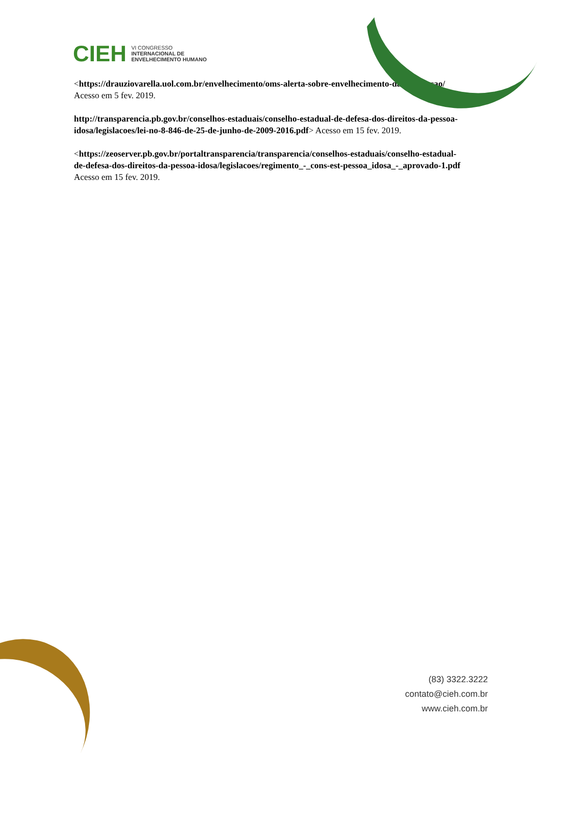CIEH VI CONGRESSO
INTERNACIONAL DE
ENVELHECIMENTO HUMANO
<https://drauziovarella.uol.com.br/envelhecimento/oms-alerta-sobre-envelhecimento-da-populacao/ Acesso em 5 fev. 2019.
http://transparencia.pb.gov.br/conselhos-estaduais/conselho-estadual-de-defesa-dos-direitos-da-pessoa-idosa/legislacoes/lei-no-8-846-de-25-de-junho-de-2009-2016.pdf> Acesso em 15 fev. 2019.
<https://zeoserver.pb.gov.br/portaltransparencia/transparencia/conselhos-estaduais/conselho-estadual-de-defesa-dos-direitos-da-pessoa-idosa/legislacoes/regimento_-_cons-est-pessoa_idosa_-_aprovado-1.pdf Acesso em 15 fev. 2019.
(83) 3322.3222
contato@cieh.com.br
www.cieh.com.br